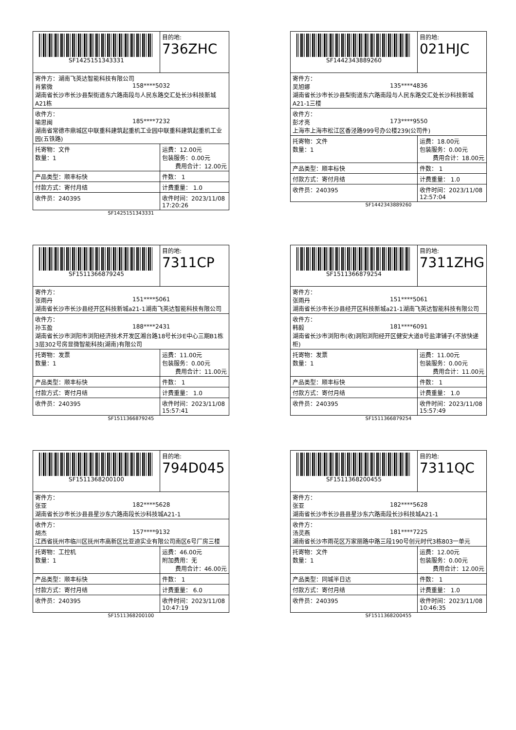| SF1425151343331 | 目的地: 736ZHC |
| 寄件方：湖南飞英达智能科技有限公司 肖紫微 158****5032 湖南省长沙市长沙县梨街道东六路南段与人民东路交汇处长沙科技新城A21栋 | |
| 收件方： 喻思闽 185****7232 湖南省常德市鼎城区中联重科建筑起重机工业园中联重科建筑起重机工业园(五铁路) | |
| 托寄物：文件 数量：1 | 运费：12.00元 包装服务：0.00元 费用合计：12.00元 |
| 产品类型：顺丰标快 | 件数： 1 |
| 付款方式：寄付月结 | 计费重量： 1.0 |
| 收件员：240395 | 收件时间：2023/11/08 17:20:26 |
SF1425151343331
| SF1442343889260 | 目的地: 021HJC |
| 寄件方： 吴旭娜 135****4836 湖南省长沙市长沙县梨街道东六路南段与人民东路交汇处长沙科技新城A21-1三楼 | |
| 收件方： 彭才亮 173****9550 上海市上海市松江区香泾路999号办公楼239(公司件) | |
| 托寄物：文件 数量：1 | 运费：18.00元 包装服务：0.00元 费用合计：18.00元 |
| 产品类型：顺丰标快 | 件数： 1 |
| 付款方式：寄付月结 | 计费重量： 1.0 |
| 收件员：240395 | 收件时间：2023/11/08 12:57:04 |
SF1442343889260
| SF1511366879245 | 目的地: 7311CP |
| 寄件方： 张雨丹 151****5061 湖南省长沙市长沙县经开区科技新城a21-1湖南飞英达智能科技有限公司 | |
| 收件方： 孙玉盈 188****2431 湖南省长沙市浏阳市浏阳经济技术开发区湘台路18号长沙E中心三期B1栋3层302号房显微智能科技(湖南)有限公司 | |
| 托寄物：发票 数量：1 | 运费：11.00元 包装服务：0.00元 费用合计：11.00元 |
| 产品类型：顺丰标快 | 件数： 1 |
| 付款方式：寄付月结 | 计费重量： 1.0 |
| 收件员：240395 | 收件时间：2023/11/08 15:57:41 |
SF1511366879245
| SF1511366879254 | 目的地: 7311ZHG |
| 寄件方： 张雨丹 151****5061 湖南省长沙市长沙县经开区科技新城a21-1湖南飞英达智能科技有限公司 | |
| 收件方： 韩毅 181****6091 湖南省长沙市浏阳市(收)洞阳浏阳经开区健安大道8号盐津铺子(不放快递柜) | |
| 托寄物：发票 数量：1 | 运费：11.00元 包装服务：0.00元 费用合计：11.00元 |
| 产品类型：顺丰标快 | 件数： 1 |
| 付款方式：寄付月结 | 计费重量： 1.0 |
| 收件员：240395 | 收件时间：2023/11/08 15:57:49 |
SF1511366879254
| SF1511368200100 | 目的地: 794D045 |
| 寄件方： 张亚 182****5628 湖南省长沙市长沙县县星沙东六路南段长沙科技城A21-1 | |
| 收件方： 胡杰 157****9132 江西省抚州市临川区抚州市高新区比亚迪实业有限公司南区6号厂房三楼 | |
| 托寄物：工控机 数量：1 | 运费：46.00元 附加费用：无 费用合计：46.00元 |
| 产品类型：顺丰标快 | 件数： 1 |
| 付款方式：寄付月结 | 计费重量： 6.0 |
| 收件员：240395 | 收件时间：2023/11/08 10:47:19 |
SF1511368200100
| SF1511368200455 | 目的地: 7311QC |
| 寄件方： 张亚 182****5628 湖南省长沙市长沙县县星沙东六路南段长沙科技城A21-1 | |
| 收件方： 汤灵燕 181****7225 湖南省长沙市雨花区万家丽路中路三段190号创元时代3栋803一单元 | |
| 托寄物：文件 数量：1 | 运费：12.00元 包装服务：0.00元 费用合计：12.00元 |
| 产品类型：同城半日达 | 件数： 1 |
| 付款方式：寄付月结 | 计费重量： 1.0 |
| 收件员：240395 | 收件时间：2023/11/08 10:46:35 |
SF1511368200455